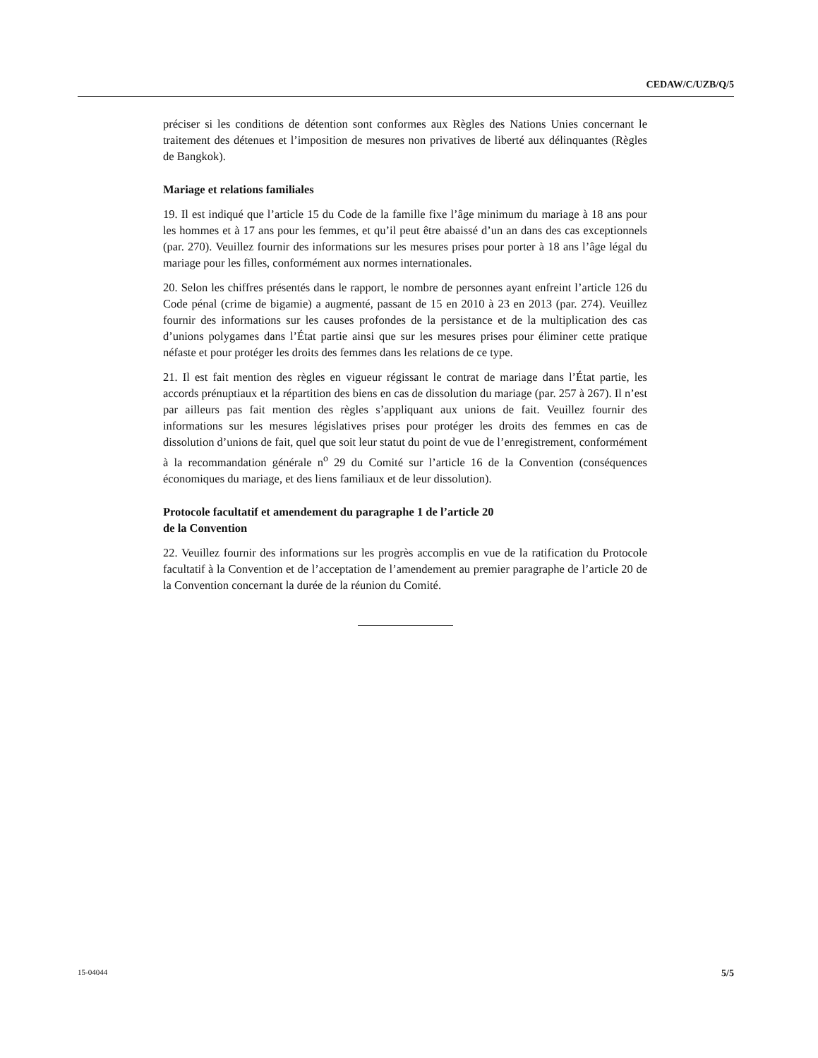CEDAW/C/UZB/Q/5
préciser si les conditions de détention sont conformes aux Règles des Nations Unies concernant le traitement des détenues et l’imposition de mesures non privatives de liberté aux délinquantes (Règles de Bangkok).
Mariage et relations familiales
19. Il est indiqué que l’article 15 du Code de la famille fixe l’âge minimum du mariage à 18 ans pour les hommes et à 17 ans pour les femmes, et qu’il peut être abaissé d’un an dans des cas exceptionnels (par. 270). Veuillez fournir des informations sur les mesures prises pour porter à 18 ans l’âge légal du mariage pour les filles, conformément aux normes internationales.
20. Selon les chiffres présentés dans le rapport, le nombre de personnes ayant enfreint l’article 126 du Code pénal (crime de bigamie) a augmenté, passant de 15 en 2010 à 23 en 2013 (par. 274). Veuillez fournir des informations sur les causes profondes de la persistance et de la multiplication des cas d’unions polygames dans l’État partie ainsi que sur les mesures prises pour éliminer cette pratique néfaste et pour protéger les droits des femmes dans les relations de ce type.
21. Il est fait mention des règles en vigueur régissant le contrat de mariage dans l’État partie, les accords prénuptiaux et la répartition des biens en cas de dissolution du mariage (par. 257 à 267). Il n’est par ailleurs pas fait mention des règles s’appliquant aux unions de fait. Veuillez fournir des informations sur les mesures législatives prises pour protéger les droits des femmes en cas de dissolution d’unions de fait, quel que soit leur statut du point de vue de l’enregistrement, conformément à la recommandation générale n<sup>o</sup> 29 du Comité sur l’article 16 de la Convention (conséquences économiques du mariage, et des liens familiaux et de leur dissolution).
Protocole facultatif et amendement du paragraphe 1 de l’article 20
de la Convention
22. Veuillez fournir des informations sur les progrès accomplis en vue de la ratification du Protocole facultatif à la Convention et de l’acceptation de l’amendement au premier paragraphe de l’article 20 de la Convention concernant la durée de la réunion du Comité.
15-04044 5/5